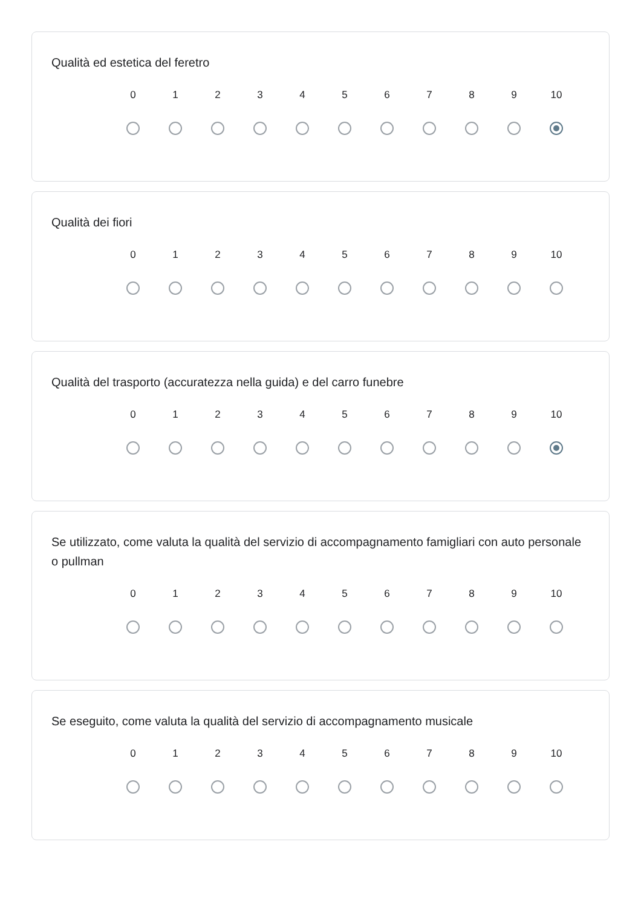Qualità ed estetica del feretro
0 1 2 3 4 5 6 7 8 9 10
Qualità dei fiori
0 1 2 3 4 5 6 7 8 9 10
Qualità del trasporto (accuratezza nella guida) e del carro funebre
0 1 2 3 4 5 6 7 8 9 10
Se utilizzato, come valuta la qualità del servizio di accompagnamento famigliari con auto personale o pullman
0 1 2 3 4 5 6 7 8 9 10
Se eseguito, come valuta la qualità del servizio di accompagnamento musicale
0 1 2 3 4 5 6 7 8 9 10